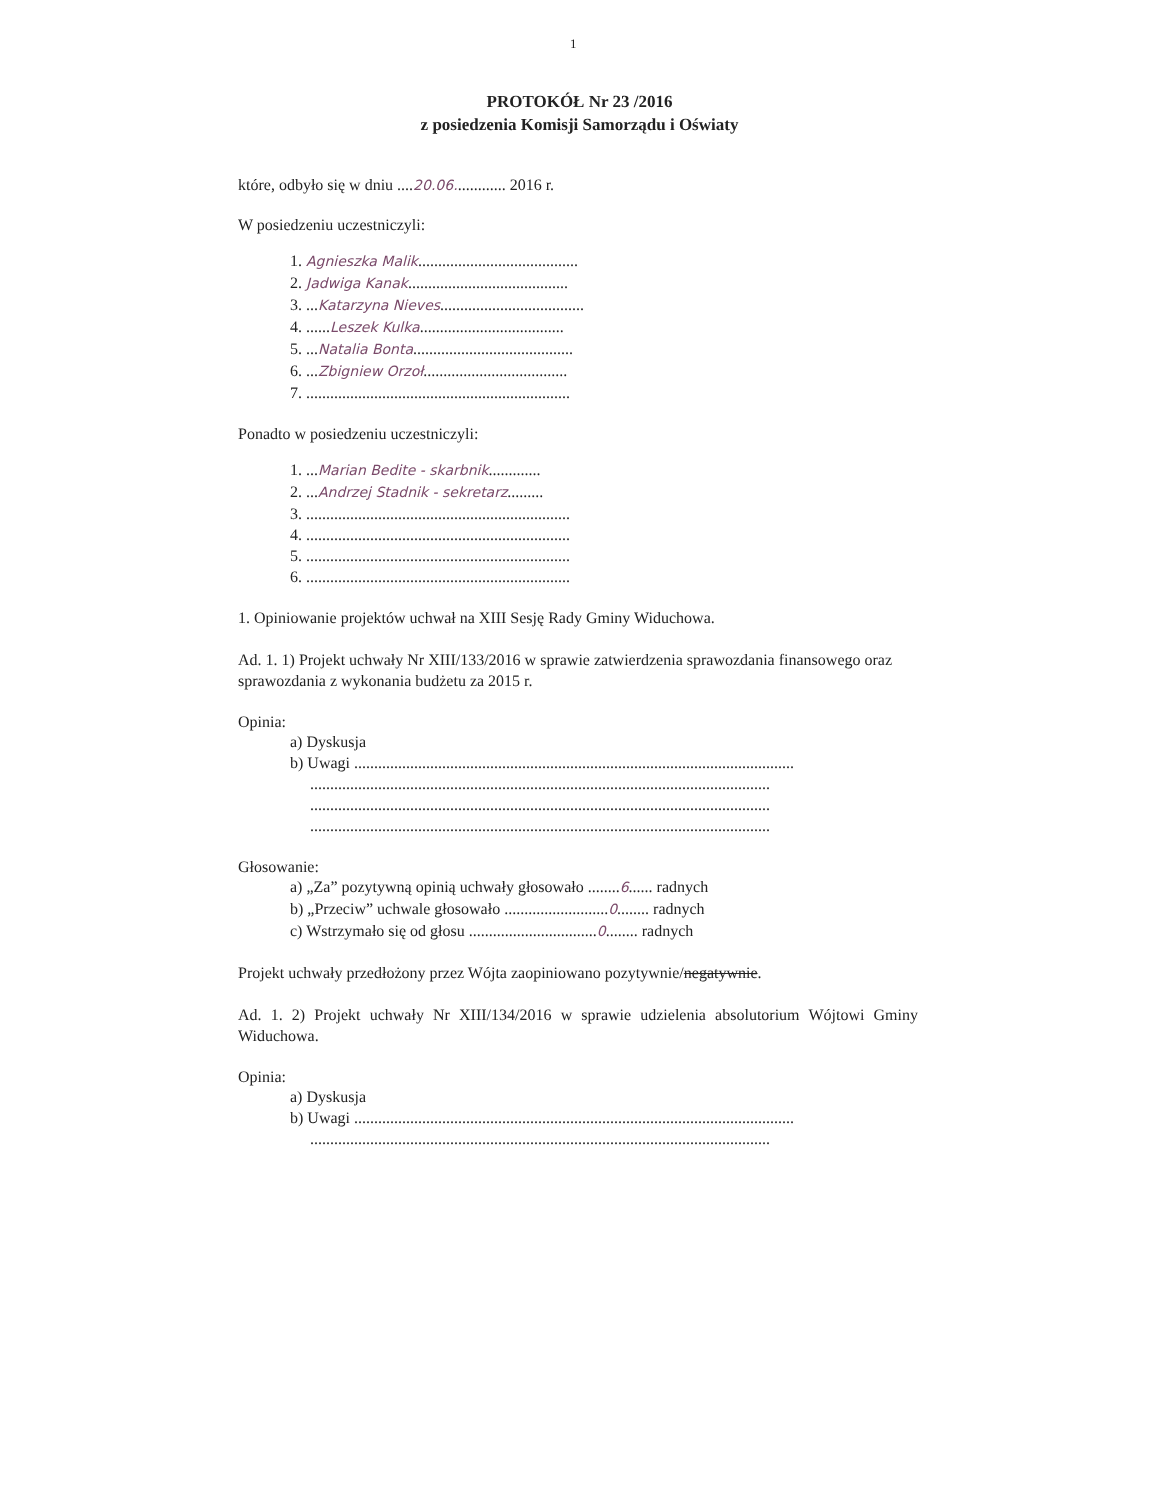1
PROTOKÓŁ Nr 23 /2016
z posiedzenia Komisji Samorządu i Oświaty
które, odbyło się w dniu ....20.06............. 2016 r.
W posiedzeniu uczestniczyli:
1. Agnieszka Malik........................................
2. Jadwiga Kanak........................................
3. ...Katarzyna Nieves....................................
4. ......Leszek Kulka....................................
5. ...Natalia Bonta........................................
6. ...Zbigniew Orzoł....................................
7. ..................................................................
Ponadto w posiedzeniu uczestniczyli:
1. ...Marian Bedite - skarbnik.............
2. ...Andrzej Stadnik - sekretarz.........
3. ..................................................................
4. ..................................................................
5. ..................................................................
6. ..................................................................
1. Opiniowanie projektów uchwał na XIII Sesję Rady Gminy Widuchowa.
Ad. 1. 1) Projekt uchwały Nr XIII/133/2016 w sprawie zatwierdzenia sprawozdania finansowego oraz sprawozdania z wykonania budżetu za 2015 r.
Opinia:
a) Dyskusja
b) Uwagi ..............................................................................................................
...................................................................................................................
...................................................................................................................
...................................................................................................................
Głosowanie:
a) „Za” pozytywną opinią uchwały głosowało ........6...... radnych
b) „Przeciw” uchwale głosowało ..........................0........ radnych
c) Wstrzymało się od głosu ................................0........ radnych
Projekt uchwały przedłożony przez Wójta zaopiniowano pozytywnie/negatywnie.
Ad. 1. 2) Projekt uchwały Nr XIII/134/2016 w sprawie udzielenia absolutorium Wójtowi Gminy Widuchowa.
Opinia:
a) Dyskusja
b) Uwagi ..............................................................................................................
...................................................................................................................